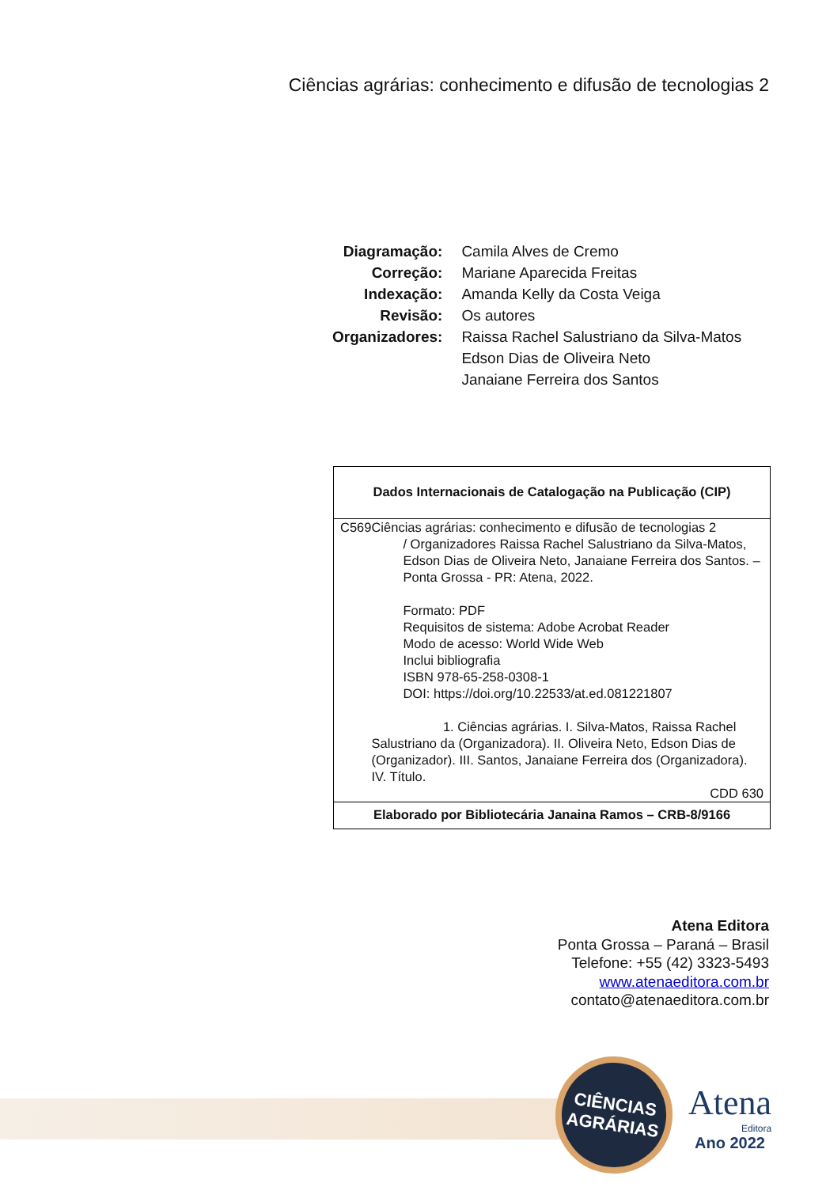Ciências agrárias: conhecimento e difusão de tecnologias 2
| Diagramação: | Camila Alves de Cremo |
| Correção: | Mariane Aparecida Freitas |
| Indexação: | Amanda Kelly da Costa Veiga |
| Revisão: | Os autores |
| Organizadores: | Raissa Rachel Salustriano da Silva-Matos |
| | Edson Dias de Oliveira Neto |
| | Janaiane Ferreira dos Santos |
Dados Internacionais de Catalogação na Publicação (CIP)
C569 Ciências agrárias: conhecimento e difusão de tecnologias 2
/ Organizadores Raissa Rachel Salustriano da Silva-Matos, Edson Dias de Oliveira Neto, Janaiane Ferreira dos Santos. – Ponta Grossa - PR: Atena, 2022.
Formato: PDF
Requisitos de sistema: Adobe Acrobat Reader
Modo de acesso: World Wide Web
Inclui bibliografia
ISBN 978-65-258-0308-1
DOI: https://doi.org/10.22533/at.ed.081221807
1. Ciências agrárias. I. Silva-Matos, Raissa Rachel Salustriano da (Organizadora). II. Oliveira Neto, Edson Dias de (Organizador). III. Santos, Janaiane Ferreira dos (Organizadora). IV. Título.
CDD 630
Elaborado por Bibliotecária Janaina Ramos – CRB-8/9166
Atena Editora
Ponta Grossa – Paraná – Brasil
Telefone: +55 (42) 3323-5493
www.atenaeditora.com.br
contato@atenaeditora.com.br
CIÊNCIAS
AGRÁRIAS
Atena
Editora
Ano 2022